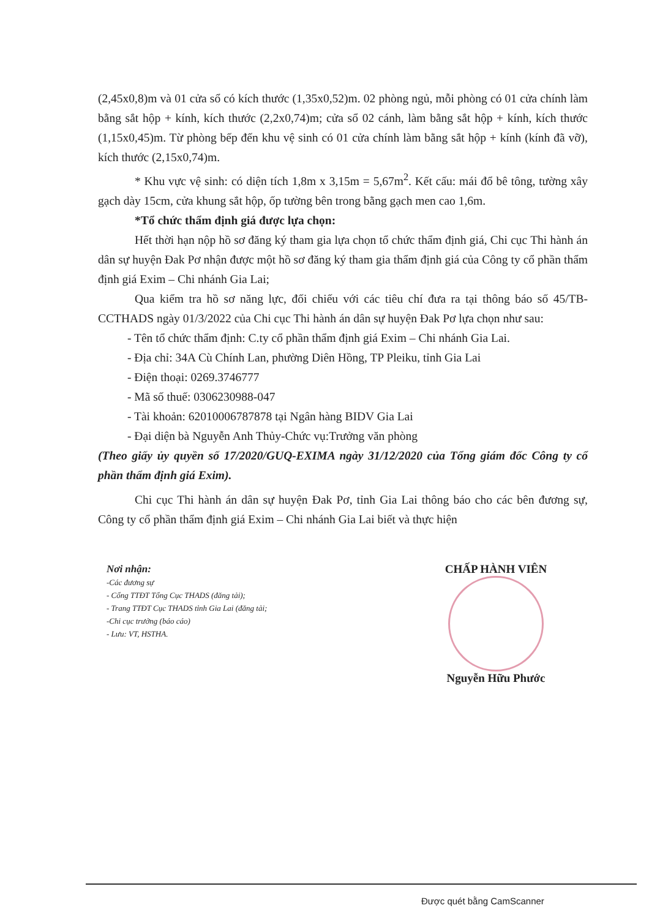(2,45x0,8)m và 01 cửa sổ có kích thước (1,35x0,52)m. 02 phòng ngủ, mỗi phòng có 01 cửa chính làm bằng sắt hộp + kính, kích thước (2,2x0,74)m; cửa sổ 02 cánh, làm bằng sắt hộp + kính, kích thước (1,15x0,45)m. Từ phòng bếp đến khu vệ sinh có 01 cửa chính làm bằng sắt hộp + kính (kính đã vỡ), kích thước (2,15x0,74)m.
* Khu vực vệ sinh: có diện tích 1,8m x 3,15m = 5,67m<sup>2</sup>. Kết cấu: mái đổ bê tông, tường xây gạch dày 15cm, cửa khung sắt hộp, ốp tường bên trong bằng gạch men cao 1,6m.
*Tổ chức thẩm định giá được lựa chọn:
Hết thời hạn nộp hồ sơ đăng ký tham gia lựa chọn tổ chức thẩm định giá, Chi cục Thi hành án dân sự huyện Đak Pơ nhận được một hồ sơ đăng ký tham gia thẩm định giá của Công ty cổ phần thẩm định giá Exim – Chi nhánh Gia Lai;
Qua kiểm tra hồ sơ năng lực, đối chiếu với các tiêu chí đưa ra tại thông báo số 45/TB-CCTHADS ngày 01/3/2022 của Chi cục Thi hành án dân sự huyện Đak Pơ lựa chọn như sau:
- Tên tổ chức thẩm định: C.ty cổ phần thẩm định giá Exim – Chi nhánh Gia Lai.
- Địa chỉ: 34A Cù Chính Lan, phường Diên Hồng, TP Pleiku, tỉnh Gia Lai
- Điện thoại: 0269.3746777
- Mã số thuế: 0306230988-047
- Tài khoản: 62010006787878 tại Ngân hàng BIDV Gia Lai
- Đại diện bà Nguyễn Anh Thủy-Chức vụ:Trưởng văn phòng
(Theo giấy ủy quyền số 17/2020/GUQ-EXIMA ngày 31/12/2020 của Tổng giám đốc Công ty cổ phần thẩm định giá Exim).
Chi cục Thi hành án dân sự huyện Đak Pơ, tỉnh Gia Lai thông báo cho các bên đương sự, Công ty cổ phần thẩm định giá Exim – Chi nhánh Gia Lai biết và thực hiện
Nơi nhận:
-Các đương sự
- Cổng TTĐT Tổng Cục THADS (đăng tải);
- Trang TTĐT Cục THADS tỉnh Gia Lai (đăng tải;
-Chi cục trưởng (báo cáo)
- Lưu: VT, HSTHA.
CHẤP HÀNH VIÊN
Nguyễn Hữu Phước
Được quét bằng CamScanner